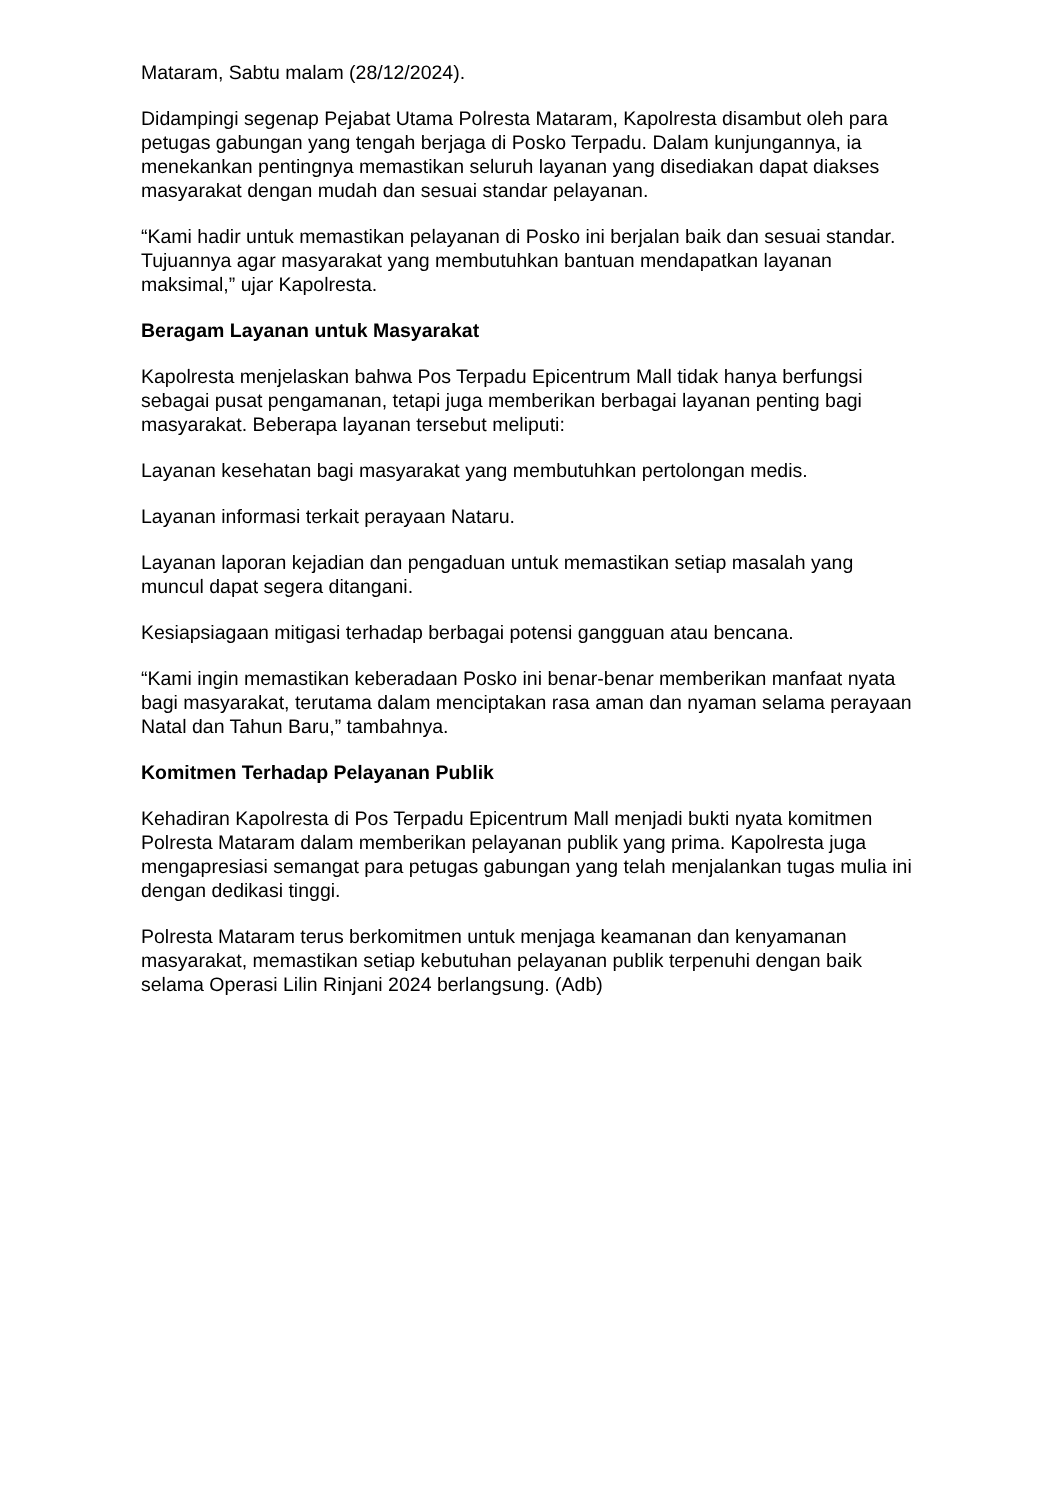Mataram, Sabtu malam (28/12/2024).
Didampingi segenap Pejabat Utama Polresta Mataram, Kapolresta disambut oleh para petugas gabungan yang tengah berjaga di Posko Terpadu. Dalam kunjungannya, ia menekankan pentingnya memastikan seluruh layanan yang disediakan dapat diakses masyarakat dengan mudah dan sesuai standar pelayanan.
“Kami hadir untuk memastikan pelayanan di Posko ini berjalan baik dan sesuai standar. Tujuannya agar masyarakat yang membutuhkan bantuan mendapatkan layanan maksimal,” ujar Kapolresta.
Beragam Layanan untuk Masyarakat
Kapolresta menjelaskan bahwa Pos Terpadu Epicentrum Mall tidak hanya berfungsi sebagai pusat pengamanan, tetapi juga memberikan berbagai layanan penting bagi masyarakat. Beberapa layanan tersebut meliputi:
Layanan kesehatan bagi masyarakat yang membutuhkan pertolongan medis.
Layanan informasi terkait perayaan Nataru.
Layanan laporan kejadian dan pengaduan untuk memastikan setiap masalah yang muncul dapat segera ditangani.
Kesiapsiagaan mitigasi terhadap berbagai potensi gangguan atau bencana.
“Kami ingin memastikan keberadaan Posko ini benar-benar memberikan manfaat nyata bagi masyarakat, terutama dalam menciptakan rasa aman dan nyaman selama perayaan Natal dan Tahun Baru,” tambahnya.
Komitmen Terhadap Pelayanan Publik
Kehadiran Kapolresta di Pos Terpadu Epicentrum Mall menjadi bukti nyata komitmen Polresta Mataram dalam memberikan pelayanan publik yang prima. Kapolresta juga mengapresiasi semangat para petugas gabungan yang telah menjalankan tugas mulia ini dengan dedikasi tinggi.
Polresta Mataram terus berkomitmen untuk menjaga keamanan dan kenyamanan masyarakat, memastikan setiap kebutuhan pelayanan publik terpenuhi dengan baik selama Operasi Lilin Rinjani 2024 berlangsung. (Adb)